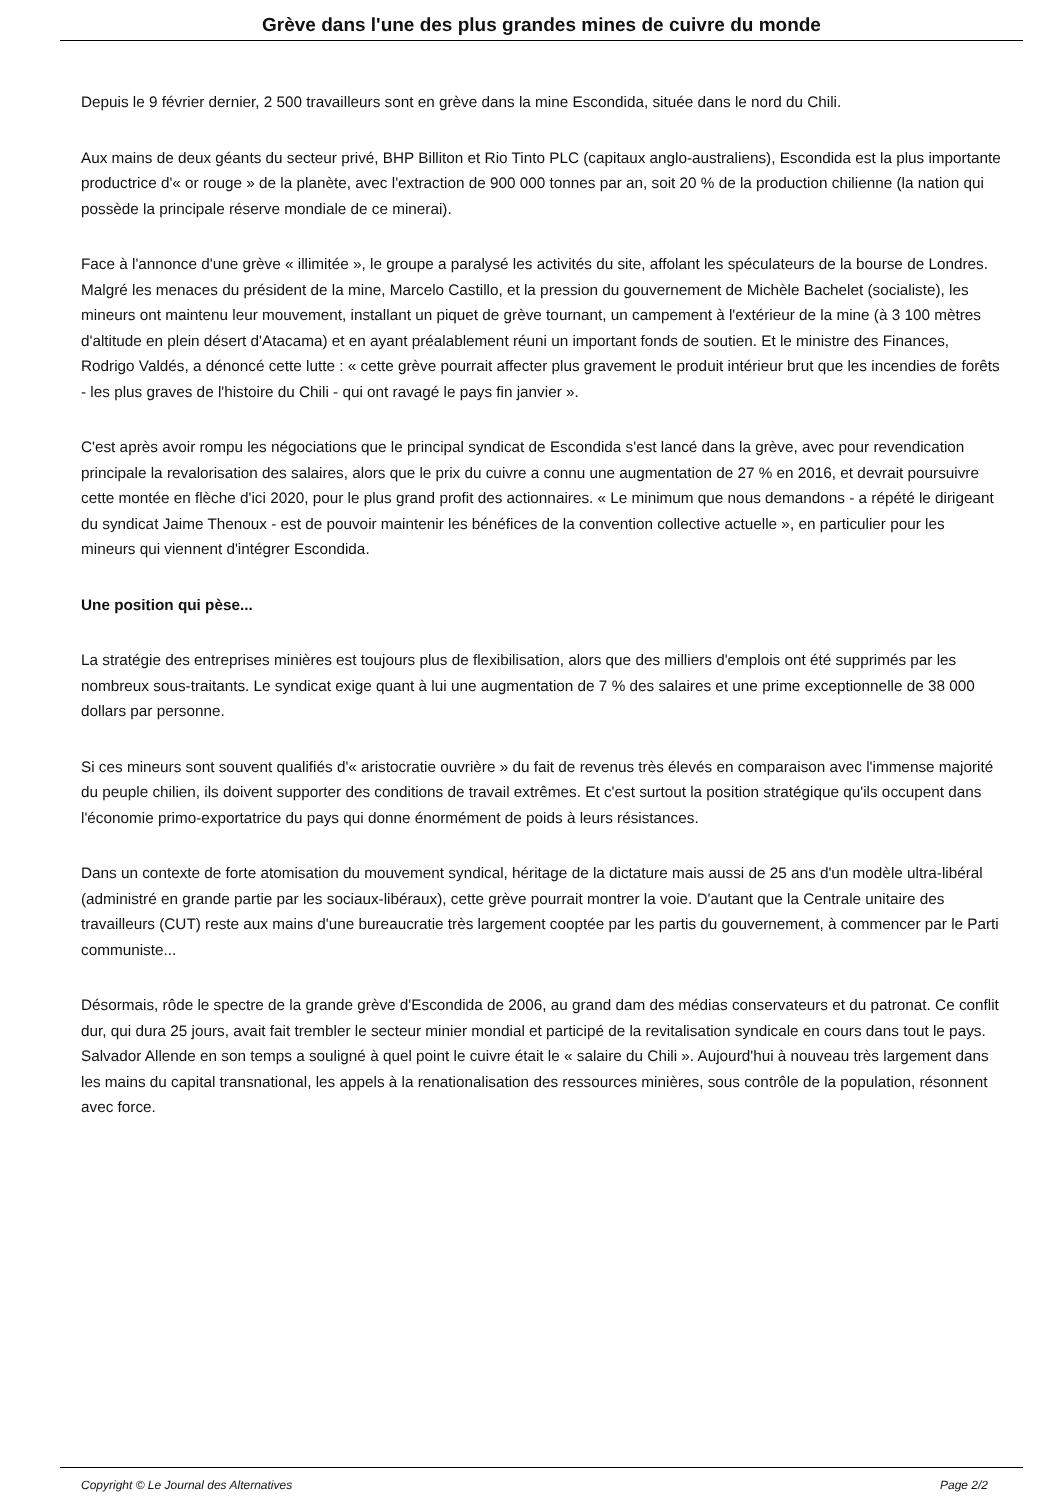Grève dans l'une des plus grandes mines de cuivre du monde
Depuis le 9 février dernier, 2 500 travailleurs sont en grève dans la mine Escondida, située dans le nord du Chili.
Aux mains de deux géants du secteur privé, BHP Billiton et Rio Tinto PLC (capitaux anglo-australiens), Escondida est la plus importante productrice d'« or rouge » de la planète, avec l'extraction de 900 000 tonnes par an, soit 20 % de la production chilienne (la nation qui possède la principale réserve mondiale de ce minerai).
Face à l'annonce d'une grève « illimitée », le groupe a paralysé les activités du site, affolant les spéculateurs de la bourse de Londres. Malgré les menaces du président de la mine, Marcelo Castillo, et la pression du gouvernement de Michèle Bachelet (socialiste), les mineurs ont maintenu leur mouvement, installant un piquet de grève tournant, un campement à l'extérieur de la mine (à 3 100 mètres d'altitude en plein désert d'Atacama) et en ayant préalablement réuni un important fonds de soutien. Et le ministre des Finances, Rodrigo Valdés, a dénoncé cette lutte : « cette grève pourrait affecter plus gravement le produit intérieur brut que les incendies de forêts - les plus graves de l'histoire du Chili - qui ont ravagé le pays fin janvier ».
C'est après avoir rompu les négociations que le principal syndicat de Escondida s'est lancé dans la grève, avec pour revendication principale la revalorisation des salaires, alors que le prix du cuivre a connu une augmentation de 27 % en 2016, et devrait poursuivre cette montée en flèche d'ici 2020, pour le plus grand profit des actionnaires. « Le minimum que nous demandons - a répété le dirigeant du syndicat Jaime Thenoux - est de pouvoir maintenir les bénéfices de la convention collective actuelle », en particulier pour les mineurs qui viennent d'intégrer Escondida.
Une position qui pèse...
La stratégie des entreprises minières est toujours plus de flexibilisation, alors que des milliers d'emplois ont été supprimés par les nombreux sous-traitants. Le syndicat exige quant à lui une augmentation de 7 % des salaires et une prime exceptionnelle de 38 000 dollars par personne.
Si ces mineurs sont souvent qualifiés d'« aristocratie ouvrière » du fait de revenus très élevés en comparaison avec l'immense majorité du peuple chilien, ils doivent supporter des conditions de travail extrêmes. Et c'est surtout la position stratégique qu'ils occupent dans l'économie primo-exportatrice du pays qui donne énormément de poids à leurs résistances.
Dans un contexte de forte atomisation du mouvement syndical, héritage de la dictature mais aussi de 25 ans d'un modèle ultra-libéral (administré en grande partie par les sociaux-libéraux), cette grève pourrait montrer la voie. D'autant que la Centrale unitaire des travailleurs (CUT) reste aux mains d'une bureaucratie très largement cooptée par les partis du gouvernement, à commencer par le Parti communiste...
Désormais, rôde le spectre de la grande grève d'Escondida de 2006, au grand dam des médias conservateurs et du patronat. Ce conflit dur, qui dura 25 jours, avait fait trembler le secteur minier mondial et participé de la revitalisation syndicale en cours dans tout le pays. Salvador Allende en son temps a souligné à quel point le cuivre était le « salaire du Chili ». Aujourd'hui à nouveau très largement dans les mains du capital transnational, les appels à la renationalisation des ressources minières, sous contrôle de la population, résonnent avec force.
Copyright © Le Journal des Alternatives Page 2/2